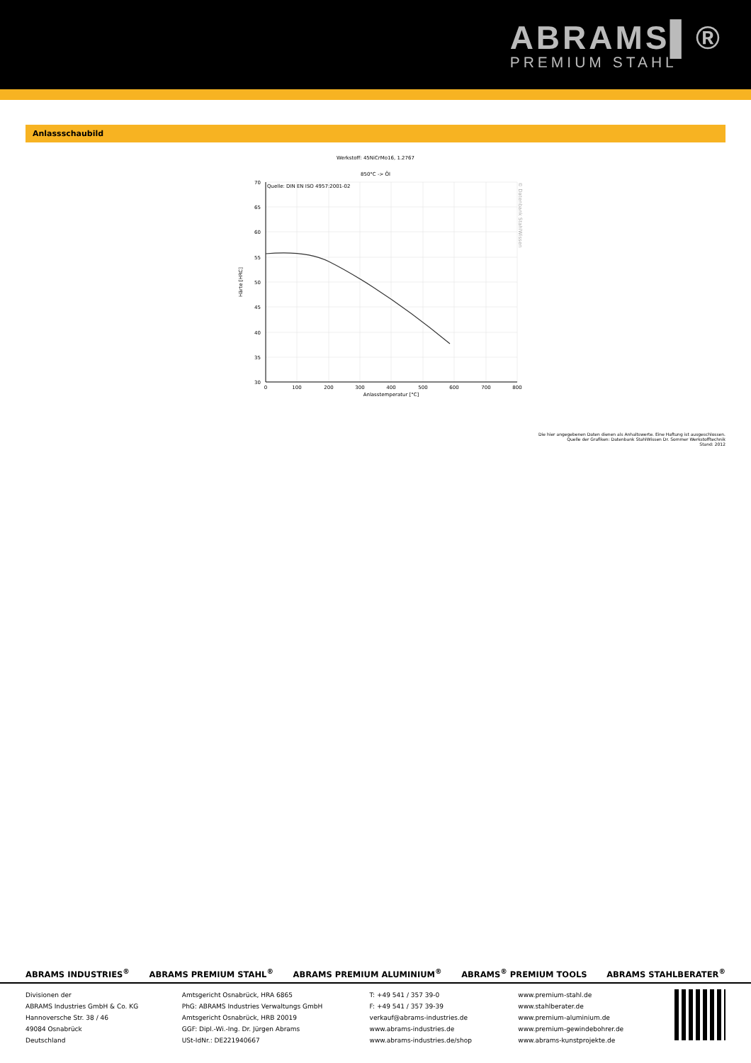ABRAMS▌®
PREMIUM STAHL
Anlassschaubild
Werkstoff: 45NiCrMo16, 1.2767
850°C -> Öl
Quelle: DIN EN ISO 4957:2001-02
70
65
60
55
50
45
40
35
30
0
100
200
300
400
500
600
700
800
Anlasstemperatur [°C]
Härte [HRC]
© Datenbank StahlWissen
Die hier angegebenen Daten dienen als Anhaltswerte. Eine Haftung ist ausgeschlossen.
Quelle der Grafiken: Datenbank StahlWissen Dr. Sommer Werkstofftechnik
Stand: 2012
ABRAMS INDUSTRIES<sup>®</sup> ABRAMS PREMIUM STAHL<sup>®</sup> ABRAMS PREMIUM ALUMINIUM<sup>®</sup> ABRAMS<sup>®</sup> PREMIUM TOOLS ABRAMS STAHLBERATER<sup>®</sup>
Divisionen der
ABRAMS Industries GmbH & Co. KG
Hannoversche Str. 38 / 46
49084 Osnabrück
Deutschland
Amtsgericht Osnabrück, HRA 6865
PhG: ABRAMS Industries Verwaltungs GmbH
Amtsgericht Osnabrück, HRB 20019
GGF: Dipl.-Wi.-Ing. Dr. Jürgen Abrams
USt-IdNr.: DE221940667
T: +49 541 / 357 39-0
F: +49 541 / 357 39-39
verkauf@abrams-industries.de
www.abrams-industries.de
www.abrams-industries.de/shop
www.premium-stahl.de
www.stahlberater.de
www.premium-aluminium.de
www.premium-gewindebohrer.de
www.abrams-kunstprojekte.de